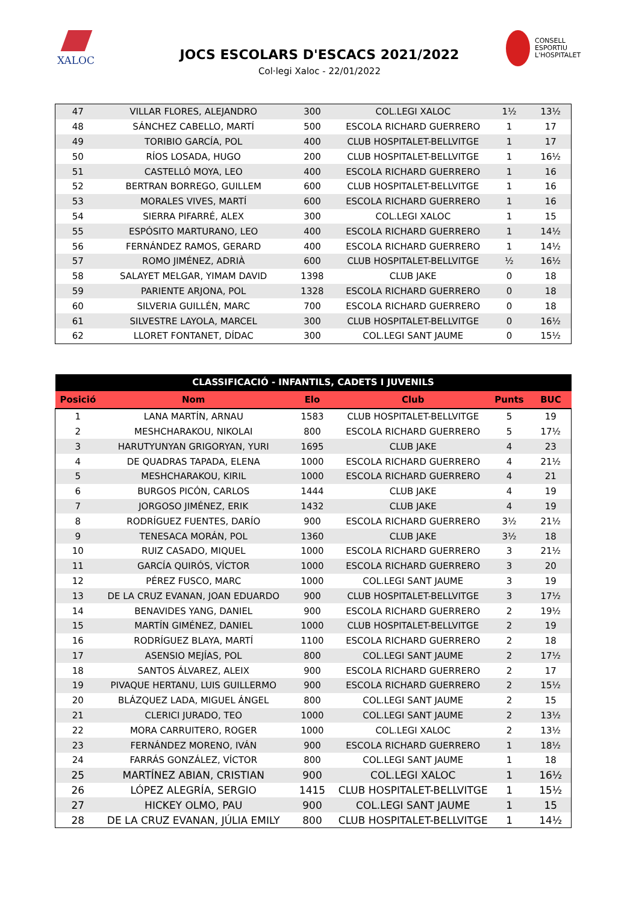XALOC
JOCS ESCOLARS D'ESCACS 2021/2022
Col·legi Xaloc - 22/01/2022
CONSELL
ESPORTIU
L'HOSPITALET
| 47 | VILLAR FLORES, ALEJANDRO | 300 | COL.LEGI XALOC | 1½ | 13½ |
| 48 | SÁNCHEZ CABELLO, MARTÍ | 500 | ESCOLA RICHARD GUERRERO | 1 | 17 |
| 49 | TORIBIO GARCÍA, POL | 400 | CLUB HOSPITALET-BELLVITGE | 1 | 17 |
| 50 | RÍOS LOSADA, HUGO | 200 | CLUB HOSPITALET-BELLVITGE | 1 | 16½ |
| 51 | CASTELLÓ MOYA, LEO | 400 | ESCOLA RICHARD GUERRERO | 1 | 16 |
| 52 | BERTRAN BORREGO, GUILLEM | 600 | CLUB HOSPITALET-BELLVITGE | 1 | 16 |
| 53 | MORALES VIVES, MARTÍ | 600 | ESCOLA RICHARD GUERRERO | 1 | 16 |
| 54 | SIERRA PIFARRÉ, ALEX | 300 | COL.LEGI XALOC | 1 | 15 |
| 55 | ESPÓSITO MARTURANO, LEO | 400 | ESCOLA RICHARD GUERRERO | 1 | 14½ |
| 56 | FERNÁNDEZ RAMOS, GERARD | 400 | ESCOLA RICHARD GUERRERO | 1 | 14½ |
| 57 | ROMO JIMÉNEZ, ADRIÀ | 600 | CLUB HOSPITALET-BELLVITGE | ½ | 16½ |
| 58 | SALAYET MELGAR, YIMAM DAVID | 1398 | CLUB JAKE | 0 | 18 |
| 59 | PARIENTE ARJONA, POL | 1328 | ESCOLA RICHARD GUERRERO | 0 | 18 |
| 60 | SILVERIA GUILLÉN, MARC | 700 | ESCOLA RICHARD GUERRERO | 0 | 18 |
| 61 | SILVESTRE LAYOLA, MARCEL | 300 | CLUB HOSPITALET-BELLVITGE | 0 | 16½ |
| 62 | LLORET FONTANET, DÍDAC | 300 | COL.LEGI SANT JAUME | 0 | 15½ |
| CLASSIFICACIÓ - INFANTILS, CADETS I JUVENILS | | | | | |
| --- | --- | --- | --- | --- | --- |
| Posició | Nom | Elo | Club | Punts | BUC |
| 1 | LANA MARTÍN, ARNAU | 1583 | CLUB HOSPITALET-BELLVITGE | 5 | 19 |
| 2 | MESHCHARAKOU, NIKOLAI | 800 | ESCOLA RICHARD GUERRERO | 5 | 17½ |
| 3 | HARUTYUNYAN GRIGORYAN, YURI | 1695 | CLUB JAKE | 4 | 23 |
| 4 | DE QUADRAS TAPADA, ELENA | 1000 | ESCOLA RICHARD GUERRERO | 4 | 21½ |
| 5 | MESHCHARAKOU, KIRIL | 1000 | ESCOLA RICHARD GUERRERO | 4 | 21 |
| 6 | BURGOS PICÓN, CARLOS | 1444 | CLUB JAKE | 4 | 19 |
| 7 | JORGOSO JIMÉNEZ, ERIK | 1432 | CLUB JAKE | 4 | 19 |
| 8 | RODRÍGUEZ FUENTES, DARÍO | 900 | ESCOLA RICHARD GUERRERO | 3½ | 21½ |
| 9 | TENESACA MORÁN, POL | 1360 | CLUB JAKE | 3½ | 18 |
| 10 | RUIZ CASADO, MIQUEL | 1000 | ESCOLA RICHARD GUERRERO | 3 | 21½ |
| 11 | GARCÍA QUIRÓS, VÍCTOR | 1000 | ESCOLA RICHARD GUERRERO | 3 | 20 |
| 12 | PÉREZ FUSCO, MARC | 1000 | COL.LEGI SANT JAUME | 3 | 19 |
| 13 | DE LA CRUZ EVANAN, JOAN EDUARDO | 900 | CLUB HOSPITALET-BELLVITGE | 3 | 17½ |
| 14 | BENAVIDES YANG, DANIEL | 900 | ESCOLA RICHARD GUERRERO | 2 | 19½ |
| 15 | MARTÍN GIMÉNEZ, DANIEL | 1000 | CLUB HOSPITALET-BELLVITGE | 2 | 19 |
| 16 | RODRÍGUEZ BLAYA, MARTÍ | 1100 | ESCOLA RICHARD GUERRERO | 2 | 18 |
| 17 | ASENSIO MEJÍAS, POL | 800 | COL.LEGI SANT JAUME | 2 | 17½ |
| 18 | SANTOS ÁLVAREZ, ALEIX | 900 | ESCOLA RICHARD GUERRERO | 2 | 17 |
| 19 | PIVAQUE HERTANU, LUIS GUILLERMO | 900 | ESCOLA RICHARD GUERRERO | 2 | 15½ |
| 20 | BLÁZQUEZ LADA, MIGUEL ÁNGEL | 800 | COL.LEGI SANT JAUME | 2 | 15 |
| 21 | CLERICI JURADO, TEO | 1000 | COL.LEGI SANT JAUME | 2 | 13½ |
| 22 | MORA CARRUITERO, ROGER | 1000 | COL.LEGI XALOC | 2 | 13½ |
| 23 | FERNÁNDEZ MORENO, IVÁN | 900 | ESCOLA RICHARD GUERRERO | 1 | 18½ |
| 24 | FARRÁS GONZÁLEZ, VÍCTOR | 800 | COL.LEGI SANT JAUME | 1 | 18 |
| 25 | MARTÍNEZ ABIAN, CRISTIAN | 900 | COL.LEGI XALOC | 1 | 16½ |
| 26 | LÓPEZ ALEGRÍA, SERGIO | 1415 | CLUB HOSPITALET-BELLVITGE | 1 | 15½ |
| 27 | HICKEY OLMO, PAU | 900 | COL.LEGI SANT JAUME | 1 | 15 |
| 28 | DE LA CRUZ EVANAN, JÚLIA EMILY | 800 | CLUB HOSPITALET-BELLVITGE | 1 | 14½ |